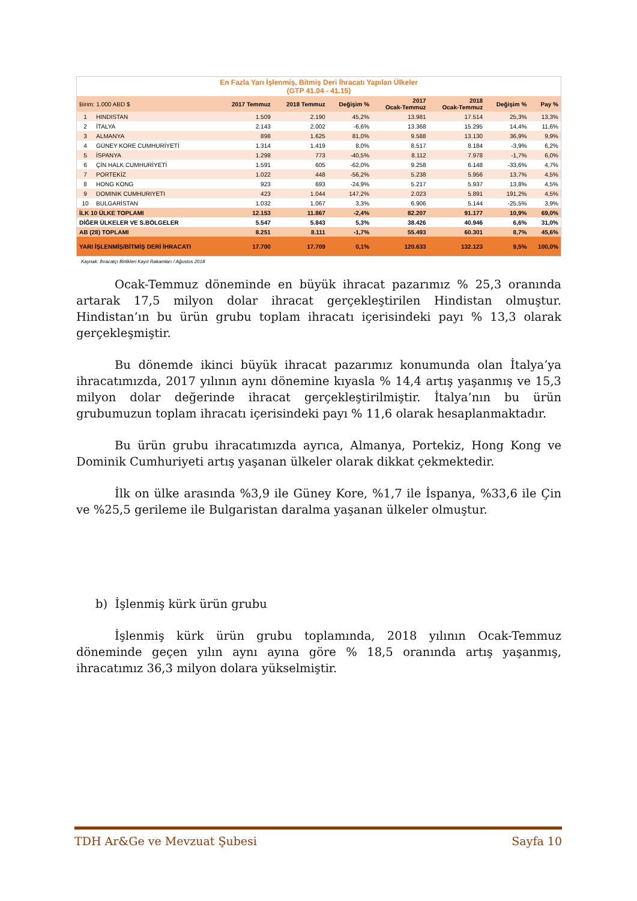| En Fazla Yarı İşlenmiş, Bitmiş Deri İhracatı Yapılan Ülkeler (GTP 41.04 - 41.15) | | | | | | | | |
| Birim: 1.000 ABD $ | | 2017 Temmuz | 2018 Temmuz | Değişim % | 2017 Ocak-Temmuz | 2018 Ocak-Temmuz | Değişim % | Pay % |
| 1 | HINDISTAN | 1.509 | 2.190 | 45,2% | 13.981 | 17.514 | 25,3% | 13,3% |
| 2 | İTALYA | 2.143 | 2.002 | -6,6% | 13.368 | 15.295 | 14,4% | 11,6% |
| 3 | ALMANYA | 898 | 1.625 | 81,0% | 9.588 | 13.130 | 36,9% | 9,9% |
| 4 | GÜNEY KORE CUMHURİYETİ | 1.314 | 1.419 | 8,0% | 8.517 | 8.184 | -3,9% | 6,2% |
| 5 | İSPANYA | 1.298 | 773 | -40,5% | 8.112 | 7.978 | -1,7% | 6,0% |
| 6 | ÇİN HALK CUMHURİYETİ | 1.591 | 605 | -62,0% | 9.258 | 6.148 | -33,6% | 4,7% |
| 7 | PORTEKİZ | 1.022 | 448 | -56,2% | 5.238 | 5.956 | 13,7% | 4,5% |
| 8 | HONG KONG | 923 | 693 | -24,9% | 5.217 | 5.937 | 13,8% | 4,5% |
| 9 | DOMINIK CUMHURIYETI | 423 | 1.044 | 147,2% | 2.023 | 5.891 | 191,2% | 4,5% |
| 10 | BULGARİSTAN | 1.032 | 1.067 | 3,3% | 6.906 | 5.144 | -25,5% | 3,9% |
| İLK 10 ÜLKE TOPLAMI | | 12.153 | 11.867 | -2,4% | 82.207 | 91.177 | 10,9% | 69,0% |
| DİĞER ÜLKELER VE S.BÖLGELER | | 5.547 | 5.843 | 5,3% | 38.426 | 40.946 | 6,6% | 31,0% |
| AB (28) TOPLAMI | | 8.251 | 8.111 | -1,7% | 55.493 | 60.301 | 8,7% | 45,6% |
| YARI İŞLENMİŞ/BİTMİŞ DERİ İHRACATI | | 17.700 | 17.709 | 0,1% | 120.633 | 132.123 | 9,5% | 100,0% |
Kaynak: İhracatçı Birlikleri Kayıt Rakamları / Ağustos 2018
Ocak-Temmuz döneminde en büyük ihracat pazarımız % 25,3 oranında artarak 17,5 milyon dolar ihracat gerçekleştirilen Hindistan olmuştur. Hindistan’ın bu ürün grubu toplam ihracatı içerisindeki payı % 13,3 olarak gerçekleşmiştir.
Bu dönemde ikinci büyük ihracat pazarımız konumunda olan İtalya’ya ihracatımızda, 2017 yılının aynı dönemine kıyasla % 14,4 artış yaşanmış ve 15,3 milyon dolar değerinde ihracat gerçekleştirilmiştir. İtalya’nın bu ürün grubumuzun toplam ihracatı içerisindeki payı % 11,6 olarak hesaplanmaktadır.
Bu ürün grubu ihracatımızda ayrıca, Almanya, Portekiz, Hong Kong ve Dominik Cumhuriyeti artış yaşanan ülkeler olarak dikkat çekmektedir.
İlk on ülke arasında %3,9 ile Güney Kore, %1,7 ile İspanya, %33,6 ile Çin ve %25,5 gerileme ile Bulgaristan daralma yaşanan ülkeler olmuştur.
b) İşlenmiş kürk ürün grubu
İşlenmiş kürk ürün grubu toplamında, 2018 yılının Ocak-Temmuz döneminde geçen yılın aynı ayına göre % 18,5 oranında artış yaşanmış, ihracatımız 36,3 milyon dolara yükselmiştir.
TDH Ar&Ge ve Mevzuat Şubesi Sayfa 10